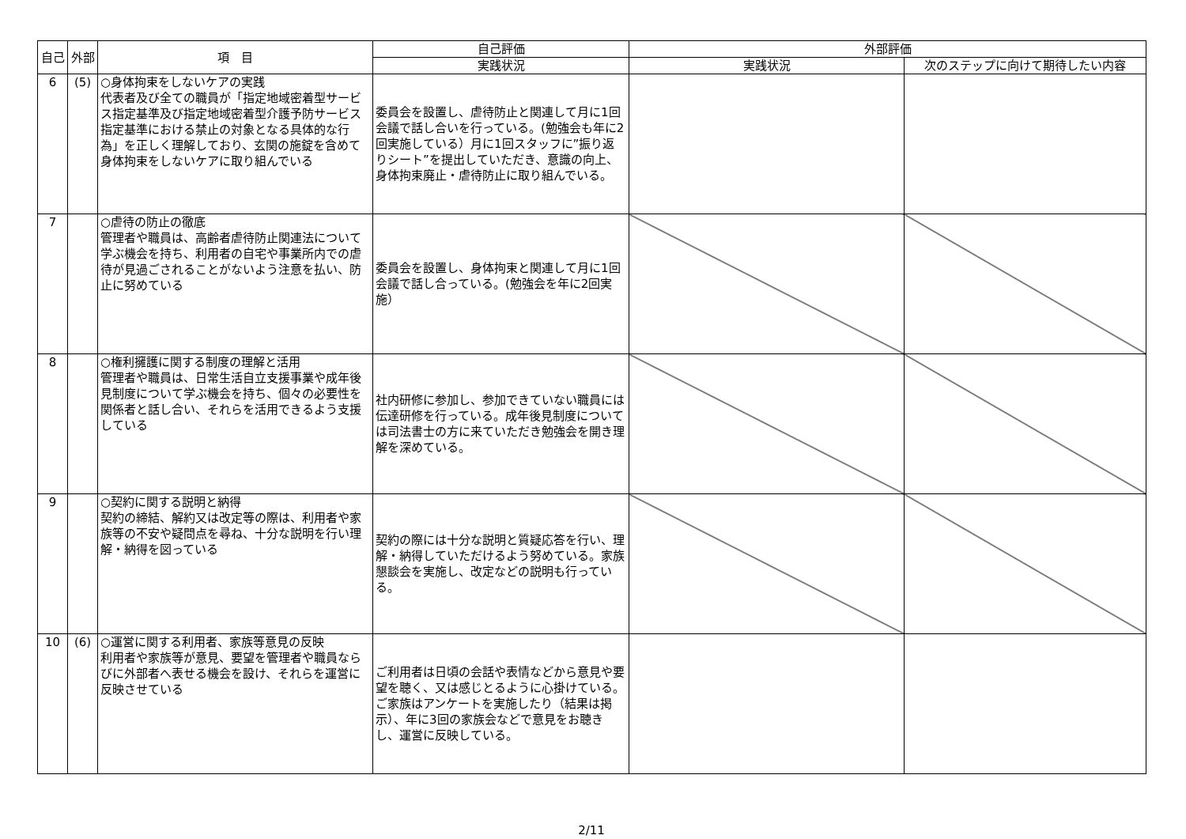| 自己 | 外部 | 項 目 | 自己評価 | 外部評価 | |
| --- | --- | --- | --- | --- | --- |
| | | | 実践状況 | 実践状況 | 次のステップに向けて期待したい内容 |
| 6 | (5) | ○身体拘束をしないケアの実践 代表者及び全ての職員が「指定地域密着型サービス指定基準及び指定地域密着型介護予防サービス指定基準における禁止の対象となる具体的な行為」を正しく理解しており、玄関の施錠を含めて身体拘束をしないケアに取り組んでいる | 委員会を設置し、虐待防止と関連して月に1回会議で話し合いを行っている。(勉強会も年に2回実施している）月に1回スタッフに”振り返りシート”を提出していただき、意識の向上、身体拘束廃止・虐待防止に取り組んでいる。 | | |
| 7 | | ○虐待の防止の徹底 管理者や職員は、高齢者虐待防止関連法について学ぶ機会を持ち、利用者の自宅や事業所内での虐待が見過ごされることがないよう注意を払い、防止に努めている | 委員会を設置し、身体拘束と関連して月に1回会議で話し合っている。(勉強会を年に2回実施） | | |
| 8 | | ○権利擁護に関する制度の理解と活用 管理者や職員は、日常生活自立支援事業や成年後見制度について学ぶ機会を持ち、個々の必要性を関係者と話し合い、それらを活用できるよう支援している | 社内研修に参加し、参加できていない職員には伝達研修を行っている。成年後見制度については司法書士の方に来ていただき勉強会を開き理解を深めている。 | | |
| 9 | | ○契約に関する説明と納得 契約の締結、解約又は改定等の際は、利用者や家族等の不安や疑問点を尋ね、十分な説明を行い理解・納得を図っている | 契約の際には十分な説明と質疑応答を行い、理解・納得していただけるよう努めている。家族懇談会を実施し、改定などの説明も行っている。 | | |
| 10 | (6) | ○運営に関する利用者、家族等意見の反映 利用者や家族等が意見、要望を管理者や職員ならびに外部者へ表せる機会を設け、それらを運営に反映させている | ご利用者は日頃の会話や表情などから意見や要望を聴く、又は感じとるように心掛けている。ご家族はアンケートを実施したり（結果は掲示）、年に3回の家族会などで意見をお聴きし、運営に反映している。 | | |
2/11